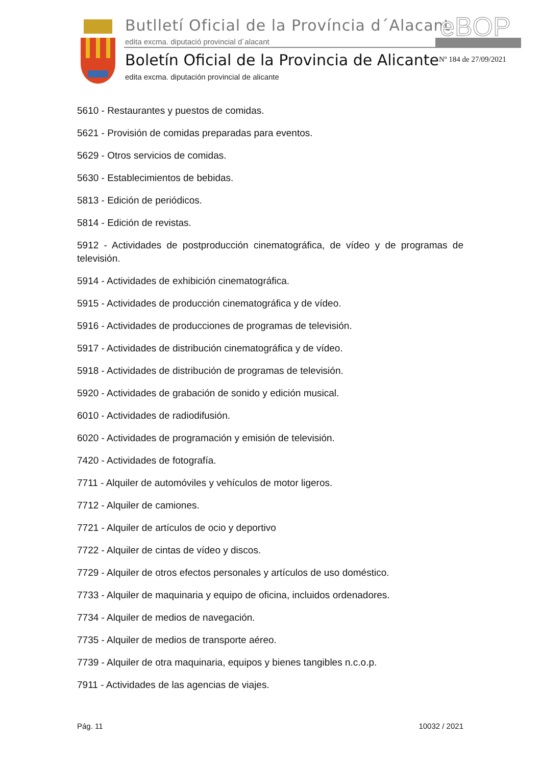Butlletí Oficial de la Província d´Alacant
edita excma. diputació provincial d´alacant
eBOP
Boletín Oficial de la Provincia de Alicante
edita excma. diputación provincial de alicante
Nº 184 de 27/09/2021
5610 - Restaurantes y puestos de comidas.
5621 - Provisión de comidas preparadas para eventos.
5629 - Otros servicios de comidas.
5630 - Establecimientos de bebidas.
5813 - Edición de periódicos.
5814 - Edición de revistas.
5912 - Actividades de postproducción cinematográfica, de vídeo y de programas de televisión.
5914 - Actividades de exhibición cinematográfica.
5915 - Actividades de producción cinematográfica y de vídeo.
5916 - Actividades de producciones de programas de televisión.
5917 - Actividades de distribución cinematográfica y de vídeo.
5918 - Actividades de distribución de programas de televisión.
5920 - Actividades de grabación de sonido y edición musical.
6010 - Actividades de radiodifusión.
6020 - Actividades de programación y emisión de televisión.
7420 - Actividades de fotografía.
7711 - Alquiler de automóviles y vehículos de motor ligeros.
7712 - Alquiler de camiones.
7721 - Alquiler de artículos de ocio y deportivo
7722 - Alquiler de cintas de vídeo y discos.
7729 - Alquiler de otros efectos personales y artículos de uso doméstico.
7733 - Alquiler de maquinaria y equipo de oficina, incluidos ordenadores.
7734 - Alquiler de medios de navegación.
7735 - Alquiler de medios de transporte aéreo.
7739 - Alquiler de otra maquinaria, equipos y bienes tangibles n.c.o.p.
7911 - Actividades de las agencias de viajes.
Pág. 11 10032 / 2021